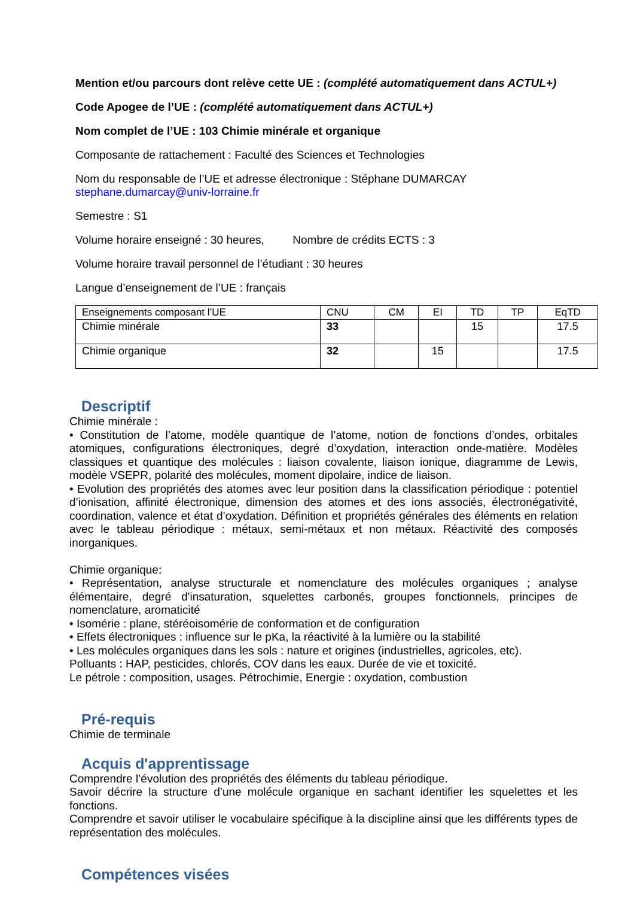Mention et/ou parcours dont relève cette UE : (complété automatiquement dans ACTUL+)
Code Apogee de l’UE : (complété automatiquement dans ACTUL+)
Nom complet de l’UE : 103 Chimie minérale et organique
Composante de rattachement : Faculté des Sciences et Technologies
Nom du responsable de l’UE et adresse électronique : Stéphane DUMARCAY
stephane.dumarcay@univ-lorraine.fr
Semestre : S1
Volume horaire enseigné : 30 heures, Nombre de crédits ECTS : 3
Volume horaire travail personnel de l’étudiant : 30 heures
Langue d’enseignement de l’UE : français
| Enseignements composant l’UE | CNU | CM | EI | TD | TP | EqTD |
| Chimie minérale | 33 | | | 15 | | 17.5 |
| Chimie organique | 32 | | 15 | | | 17.5 |
Descriptif
Chimie minérale :
• Constitution de l’atome, modèle quantique de l’atome, notion de fonctions d’ondes, orbitales atomiques, configurations électroniques, degré d’oxydation, interaction onde-matière. Modèles classiques et quantique des molécules : liaison covalente, liaison ionique, diagramme de Lewis, modèle VSEPR, polarité des molécules, moment dipolaire, indice de liaison.
• Evolution des propriétés des atomes avec leur position dans la classification périodique : potentiel d’ionisation, affinité électronique, dimension des atomes et des ions associés, électronégativité, coordination, valence et état d’oxydation. Définition et propriétés générales des éléments en relation avec le tableau périodique : métaux, semi-métaux et non métaux. Réactivité des composés inorganiques.
Chimie organique:
• Représentation, analyse structurale et nomenclature des molécules organiques ; analyse élémentaire, degré d'insaturation, squelettes carbonés, groupes fonctionnels, principes de nomenclature, aromaticité
• Isomérie : plane, stéréoisomérie de conformation et de configuration
• Effets électroniques : influence sur le pKa, la réactivité à la lumière ou la stabilité
• Les molécules organiques dans les sols : nature et origines (industrielles, agricoles, etc).
Polluants : HAP, pesticides, chlorés, COV dans les eaux. Durée de vie et toxicité.
Le pétrole : composition, usages. Pétrochimie, Energie : oxydation, combustion
Pré-requis
Chimie de terminale
Acquis d'apprentissage
Comprendre l’évolution des propriétés des éléments du tableau périodique.
Savoir décrire la structure d’une molécule organique en sachant identifier les squelettes et les fonctions.
Comprendre et savoir utiliser le vocabulaire spécifique à la discipline ainsi que les différents types de représentation des molécules.
Compétences visées